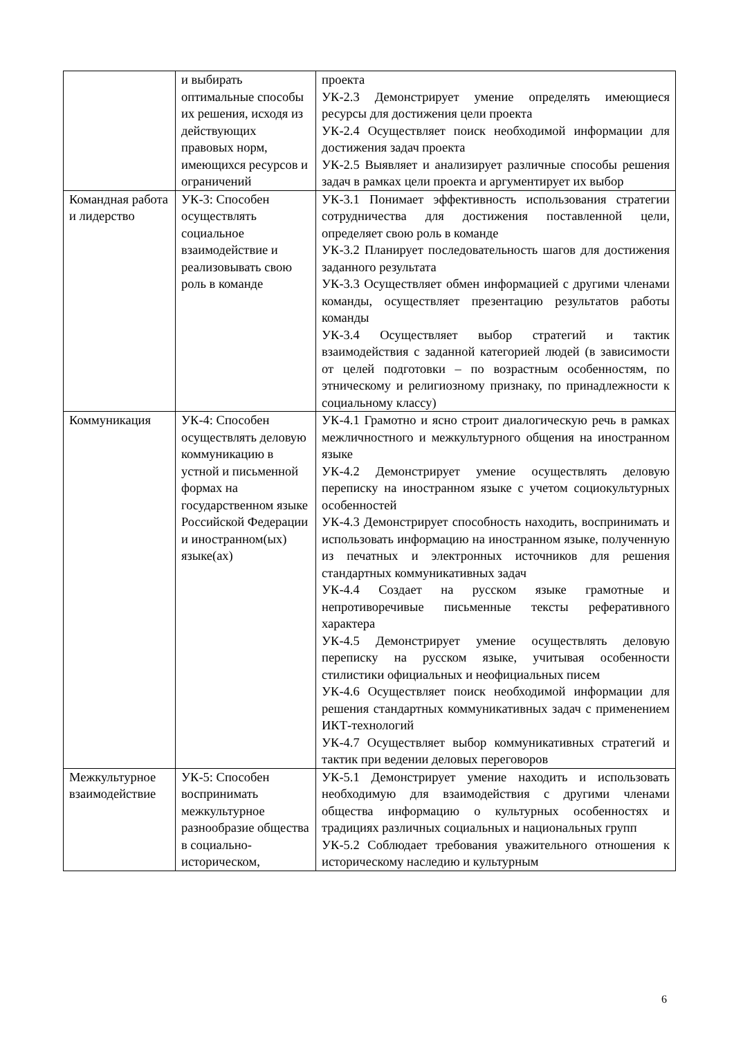| | и выбирать оптимальные способы их решения, исходя из действующих правовых норм, имеющихся ресурсов и ограничений | проекта УК-2.3 Демонстрирует умение определять имеющиеся ресурсы для достижения цели проекта УК-2.4 Осуществляет поиск необходимой информации для достижения задач проекта УК-2.5 Выявляет и анализирует различные способы решения задач в рамках цели проекта и аргументирует их выбор |
| Командная работа и лидерство | УК-3: Способен осуществлять социальное взаимодействие и реализовывать свою роль в команде | УК-3.1 Понимает эффективность использования стратегии сотрудничества для достижения поставленной цели, определяет свою роль в команде УК-3.2 Планирует последовательность шагов для достижения заданного результата УК-3.3 Осуществляет обмен информацией с другими членами команды, осуществляет презентацию результатов работы команды УК-3.4 Осуществляет выбор стратегий и тактик взаимодействия с заданной категорией людей (в зависимости от целей подготовки – по возрастным особенностям, по этническому и религиозному признаку, по принадлежности к социальному классу) |
| Коммуникация | УК-4: Способен осуществлять деловую коммуникацию в устной и письменной формах на государственном языке Российской Федерации и иностранном(ых) языке(ах) | УК-4.1 Грамотно и ясно строит диалогическую речь в рамках межличностного и межкультурного общения на иностранном языке УК-4.2 Демонстрирует умение осуществлять деловую переписку на иностранном языке с учетом социокультурных особенностей УК-4.3 Демонстрирует способность находить, воспринимать и использовать информацию на иностранном языке, полученную из печатных и электронных источников для решения стандартных коммуникативных задач УК-4.4 Создает на русском языке грамотные и непротиворечивые письменные тексты реферативного характера УК-4.5 Демонстрирует умение осуществлять деловую переписку на русском языке, учитывая особенности стилистики официальных и неофициальных писем УК-4.6 Осуществляет поиск необходимой информации для решения стандартных коммуникативных задач с применением ИКТ-технологий УК-4.7 Осуществляет выбор коммуникативных стратегий и тактик при ведении деловых переговоров |
| Межкультурное взаимодействие | УК-5: Способен воспринимать межкультурное разнообразие общества в социально-историческом, | УК-5.1 Демонстрирует умение находить и использовать необходимую для взаимодействия с другими членами общества информацию о культурных особенностях и традициях различных социальных и национальных групп УК-5.2 Соблюдает требования уважительного отношения к историческому наследию и культурным |
6